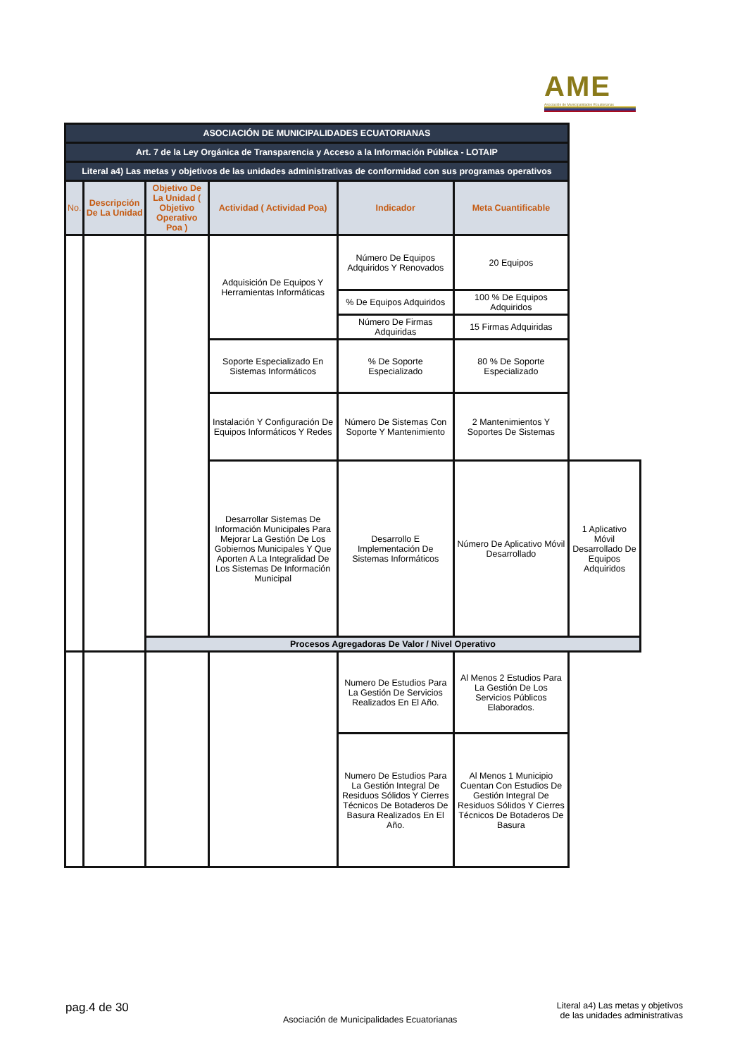AME
Asociación de Municipalidades Ecuatorianas
| ASOCIACIÓN DE MUNICIPALIDADES ECUATORIANAS | | | | | | |
| Art. 7 de la Ley Orgánica de Transparencia y Acceso a la Información Pública - LOTAIP | | | | | | |
| Literal a4) Las metas y objetivos de las unidades administrativas de conformidad con sus programas operativos | | | | | | |
| No. | Descripción De La Unidad | Objetivo De La Unidad ( Objetivo Operativo Poa ) | Actividad ( Actividad Poa) | Indicador | Meta Cuantificable | |
| | | | Adquisición De Equipos Y Herramientas Informáticas | Número De Equipos Adquiridos Y Renovados | 20 Equipos | |
| | | | | % De Equipos Adquiridos | 100 % De Equipos Adquiridos | |
| | | | | Número De Firmas Adquiridas | 15 Firmas Adquiridas | |
| | | | Soporte Especializado En Sistemas Informáticos | % De Soporte Especializado | 80 % De Soporte Especializado | |
| | | | Instalación Y Configuración De Equipos Informáticos Y Redes | Número De Sistemas Con Soporte Y Mantenimiento | 2 Mantenimientos Y Soportes De Sistemas | |
| | | | Desarrollar Sistemas De Información Municipales Para Mejorar La Gestión De Los Gobiernos Municipales Y Que Aporten A La Integralidad De Los Sistemas De Información Municipal | Desarrollo E Implementación De Sistemas Informáticos | Número De Aplicativo Móvil Desarrollado | 1 Aplicativo Móvil Desarrollado De Equipos Adquiridos |
| | | Procesos Agregadoras De Valor / Nivel Operativo | | | | |
| | | | | Numero De Estudios Para La Gestión De Servicios Realizados En El Año. | Al Menos 2 Estudios Para La Gestión De Los Servicios Públicos Elaborados. | |
| | | | | Numero De Estudios Para La Gestión Integral De Residuos Sólidos Y Cierres Técnicos De Botaderos De Basura Realizados En El Año. | Al Menos 1 Municipio Cuentan Con Estudios De Gestión Integral De Residuos Sólidos Y Cierres Técnicos De Botaderos De Basura | |
pag.4 de 30
Asociación de Municipalidades Ecuatorianas
Literal a4) Las metas y objetivos de las unidades administrativas